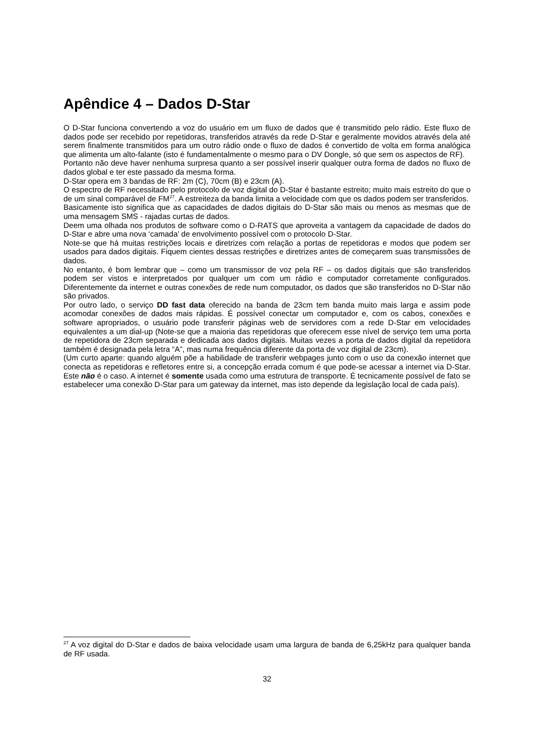Apêndice 4 – Dados D-Star
O D-Star funciona convertendo a voz do usuário em um fluxo de dados que é transmitido pelo rádio. Este fluxo de dados pode ser recebido por repetidoras, transferidos através da rede D-Star e geralmente movidos através dela até serem finalmente transmitidos para um outro rádio onde o fluxo de dados é convertido de volta em forma analógica que alimenta um alto-falante (isto é fundamentalmente o mesmo para o DV Dongle, só que sem os aspectos de RF).
Portanto não deve haver nenhuma surpresa quanto a ser possível inserir qualquer outra forma de dados no fluxo de dados global e ter este passado da mesma forma.
D-Star opera em 3 bandas de RF: 2m (C), 70cm (B) e 23cm (A).
O espectro de RF necessitado pelo protocolo de voz digital do D-Star é bastante estreito; muito mais estreito do que o de um sinal comparável de FM<sup>27</sup>. A estreiteza da banda limita a velocidade com que os dados podem ser transferidos.
Basicamente isto significa que as capacidades de dados digitais do D-Star são mais ou menos as mesmas que de uma mensagem SMS - rajadas curtas de dados.
Deem uma olhada nos produtos de software como o D-RATS que aproveita a vantagem da capacidade de dados do D-Star e abre uma nova ‘camada’ de envolvimento possível com o protocolo D-Star.
Note-se que há muitas restrições locais e diretrizes com relação a portas de repetidoras e modos que podem ser usados para dados digitais. Fiquem cientes dessas restrições e diretrizes antes de começarem suas transmissões de dados.
No entanto, é bom lembrar que – como um transmissor de voz pela RF – os dados digitais que são transferidos podem ser vistos e interpretados por qualquer um com um rádio e computador corretamente configurados. Diferentemente da internet e outras conexões de rede num computador, os dados que são transferidos no D-Star não são privados.
Por outro lado, o serviço DD fast data oferecido na banda de 23cm tem banda muito mais larga e assim pode acomodar conexões de dados mais rápidas. É possível conectar um computador e, com os cabos, conexões e software apropriados, o usuário pode transferir páginas web de servidores com a rede D-Star em velocidades equivalentes a um dial-up (Note-se que a maioria das repetidoras que oferecem esse nível de serviço tem uma porta de repetidora de 23cm separada e dedicada aos dados digitais. Muitas vezes a porta de dados digital da repetidora também é designada pela letra “A”, mas numa frequência diferente da porta de voz digital de 23cm).
(Um curto aparte: quando alguém põe a habilidade de transferir webpages junto com o uso da conexão internet que conecta as repetidoras e refletores entre si, a concepção errada comum é que pode-se acessar a internet via D-Star. Este não é o caso. A internet é somente usada como uma estrutura de transporte. É tecnicamente possível de fato se estabelecer uma conexão D-Star para um gateway da internet, mas isto depende da legislação local de cada país).
<sup>27</sup> A voz digital do D-Star e dados de baixa velocidade usam uma largura de banda de 6,25kHz para qualquer banda de RF usada.
32